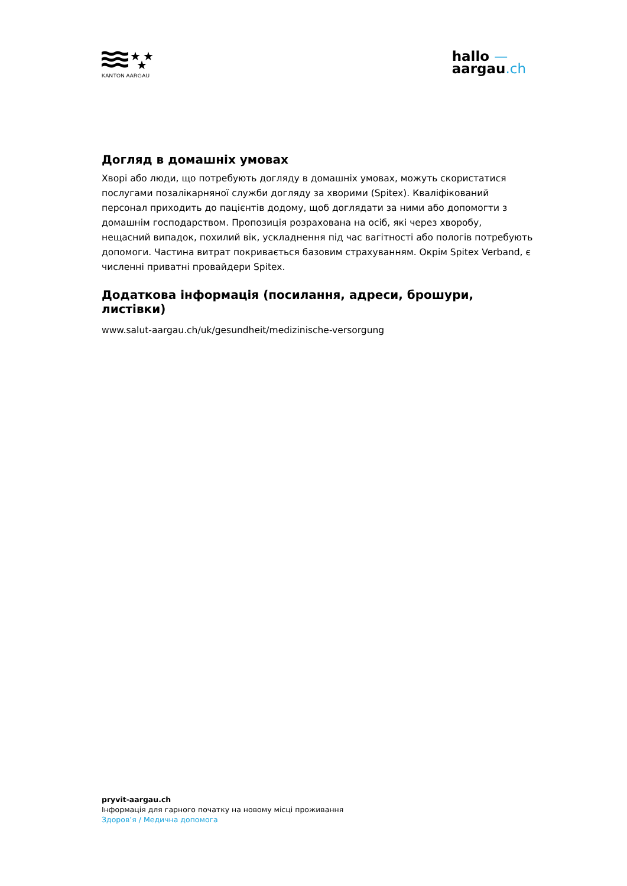★
★
★
KANTON AARGAU
hallo —
aargau.ch
Догляд в домашніх умовах
Хворі або люди, що потребують догляду в домашніх умовах, можуть скористатися послугами позалікарняної служби догляду за хворими (Spitex). Кваліфікований персонал приходить до пацієнтів додому, щоб доглядати за ними або допомогти з домашнім господарством. Пропозиція розрахована на осіб, які через хворобу, нещасний випадок, похилий вік, ускладнення під час вагітності або пологів потребують допомоги. Частина витрат покривається базовим страхуванням. Окрім Spitex Verband, є численні приватні провайдери Spitex.
Додаткова інформація (посилання, адреси, брошури, листівки)
www.salut-aargau.ch/uk/gesundheit/medizinische-versorgung
pryvit-aargau.ch
Інформація для гарного початку на новому місці проживання
Здоров’я / Медична допомога